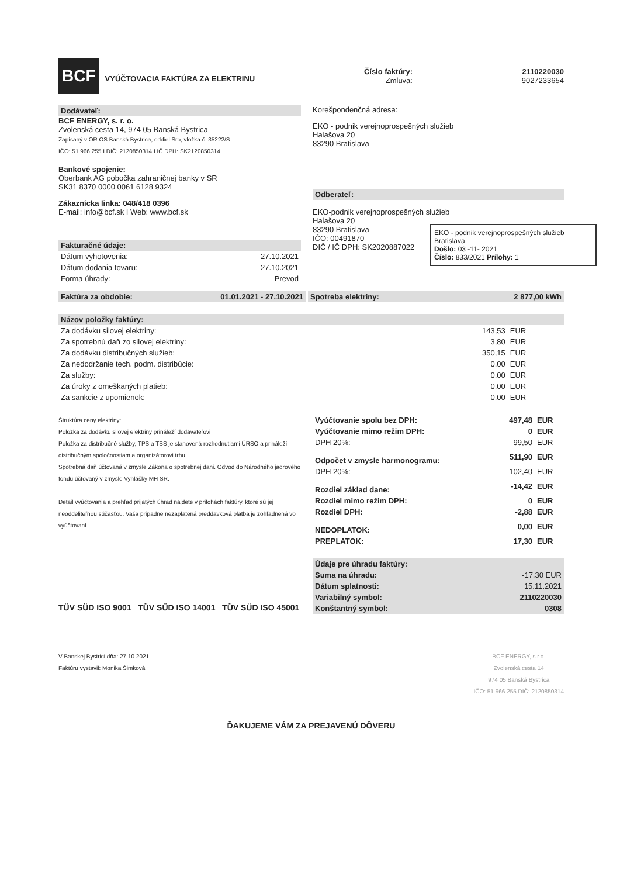BCF VYÚČTOVACIA FAKTÚRA ZA ELEKTRINU
Číslo faktúry:
Zmluva:
2110220030
9027233654
Dodávateľ:
BCF ENERGY, s. r. o.
Zvolenská cesta 14, 974 05 Banská Bystrica
Zapísaný v OR OS Banská Bystrica, oddiel Sro, vložka č. 35222/S
IČO: 51 966 255 I DIČ: 2120850314 I IČ DPH: SK2120850314
Bankové spojenie:
Oberbank AG pobočka zahraničnej banky v SR
SK31 8370 0000 0061 6128 9324
Zákaznícka linka: 048/418 0396
E-mail: info@bcf.sk I Web: www.bcf.sk
Fakturačné údaje:
| Dátum vyhotovenia: | 27.10.2021 |
| Dátum dodania tovaru: | 27.10.2021 |
| Forma úhrady: | Prevod |
Korešpondenčná adresa:
EKO - podnik verejnoprospešných služieb
Halašova 20
83290 Bratislava
Odberateľ:
EKO-podnik verejnoprospešných služieb
Halašova 20
83290 Bratislava
IČO: 00491870
DIČ / IČ DPH: SK2020887022
EKO - podnik verejnoprospešných služieb Bratislava
Došlo: 03 -11- 2021
Číslo: 833/2021 Prílohy: 1
Faktúra za obdobie: 01.01.2021 - 27.10.2021 Spotreba elektriny: 2 877,00 kWh
Názov položky faktúry:
| Za dodávku silovej elektriny: | 143,53 | EUR |
| Za spotrebnú daň zo silovej elektriny: | 3,80 | EUR |
| Za dodávku distribučných služieb: | 350,15 | EUR |
| Za nedodržanie tech. podm. distribúcie: | 0,00 | EUR |
| Za služby: | 0,00 | EUR |
| Za úroky z omeškaných platieb: | 0,00 | EUR |
| Za sankcie z upomienok: | 0,00 | EUR |
Štruktúra ceny elektriny:
Položka za dodávku silovej elektriny prináleží dodávateľovi
Položka za distribučné služby, TPS a TSS je stanovená rozhodnutiami ÚRSO a prináleží distribučným spoločnostiam a organizátorovi trhu.
Spotrebná daň účtovaná v zmysle Zákona o spotrebnej dani. Odvod do Národného jadrového fondu účtovaný v zmysle Vyhlášky MH SR.
Detail vyúčtovania a prehľad prijatých úhrad nájdete v prílohách faktúry, ktoré sú jej neoddeliteľnou súčasťou. Vaša prípadne nezaplatená preddavková platba je zohľadnená vo vyúčtovaní.
TÜV SÜD ISO 9001 TÜV SÜD ISO 14001 TÜV SÜD ISO 45001
| Vyúčtovanie spolu bez DPH: | 497,48 | EUR |
| Vyúčtovanie mimo režim DPH: | 0 | EUR |
| DPH 20%: | 99,50 | EUR |
| Odpočet v zmysle harmonogramu: | 511,90 | EUR |
| DPH 20%: | 102,40 | EUR |
| Rozdiel základ dane: | -14,42 | EUR |
| Rozdiel mimo režim DPH: | 0 | EUR |
| Rozdiel DPH: | -2,88 | EUR |
| NEDOPLATOK: | 0,00 | EUR |
| PREPLATOK: | 17,30 | EUR |
| Údaje pre úhradu faktúry: | |
| Suma na úhradu: | -17,30 EUR |
| Dátum splatnosti: | 15.11.2021 |
| Variabilný symbol: | 2110220030 |
| Konštantný symbol: | 0308 |
V Banskej Bystrici dňa: 27.10.2021
Faktúru vystavil: Monika Šimková
BCF ENERGY, s.r.o.
Zvolenská cesta 14
974 05 Banská Bystrica
IČO: 51 966 255 DIČ: 2120850314
ĎAKUJEME VÁM ZA PREJAVENÚ DÔVERU